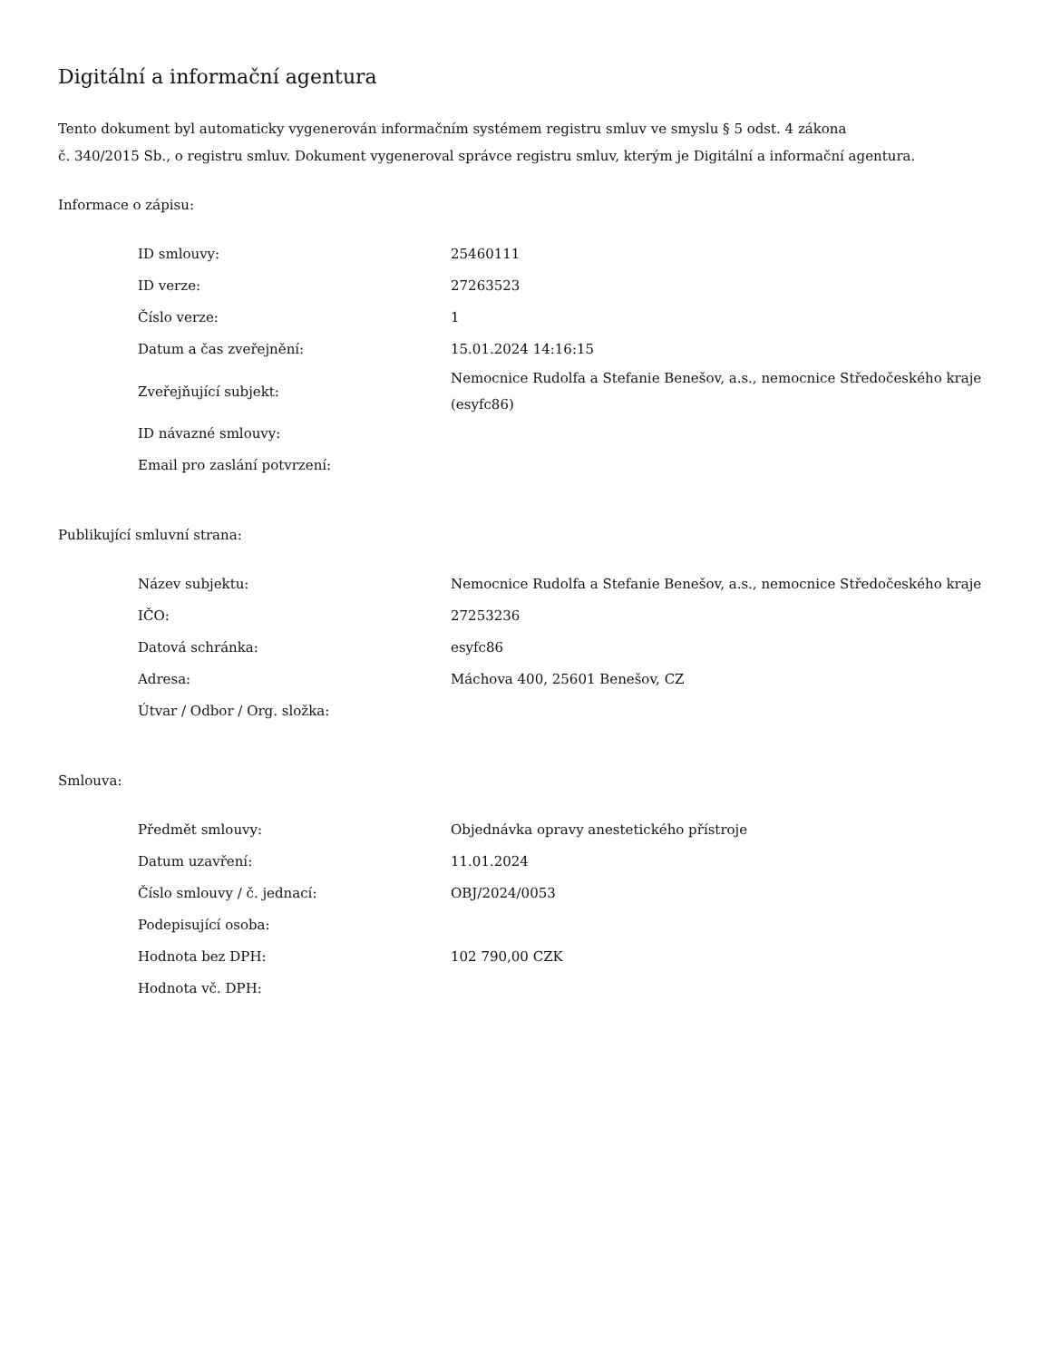Digitální a informační agentura
Tento dokument byl automaticky vygenerován informačním systémem registru smluv ve smyslu § 5 odst. 4 zákona
č. 340/2015 Sb., o registru smluv. Dokument vygeneroval správce registru smluv, kterým je Digitální a informační agentura.
Informace o zápisu:
| ID smlouvy: | 25460111 |
| ID verze: | 27263523 |
| Číslo verze: | 1 |
| Datum a čas zveřejnění: | 15.01.2024 14:16:15 |
| Zveřejňující subjekt: | Nemocnice Rudolfa a Stefanie Benešov, a.s., nemocnice Středočeského kraje (esyfc86) |
| ID návazné smlouvy: | |
| Email pro zaslání potvrzení: | |
Publikující smluvní strana:
| Název subjektu: | Nemocnice Rudolfa a Stefanie Benešov, a.s., nemocnice Středočeského kraje |
| IČO: | 27253236 |
| Datová schránka: | esyfc86 |
| Adresa: | Máchova 400, 25601 Benešov, CZ |
| Útvar / Odbor / Org. složka: | |
Smlouva:
| Předmět smlouvy: | Objednávka opravy anestetického přístroje |
| Datum uzavření: | 11.01.2024 |
| Číslo smlouvy / č. jednací: | OBJ/2024/0053 |
| Podepisující osoba: | |
| Hodnota bez DPH: | 102 790,00 CZK |
| Hodnota vč. DPH: | |